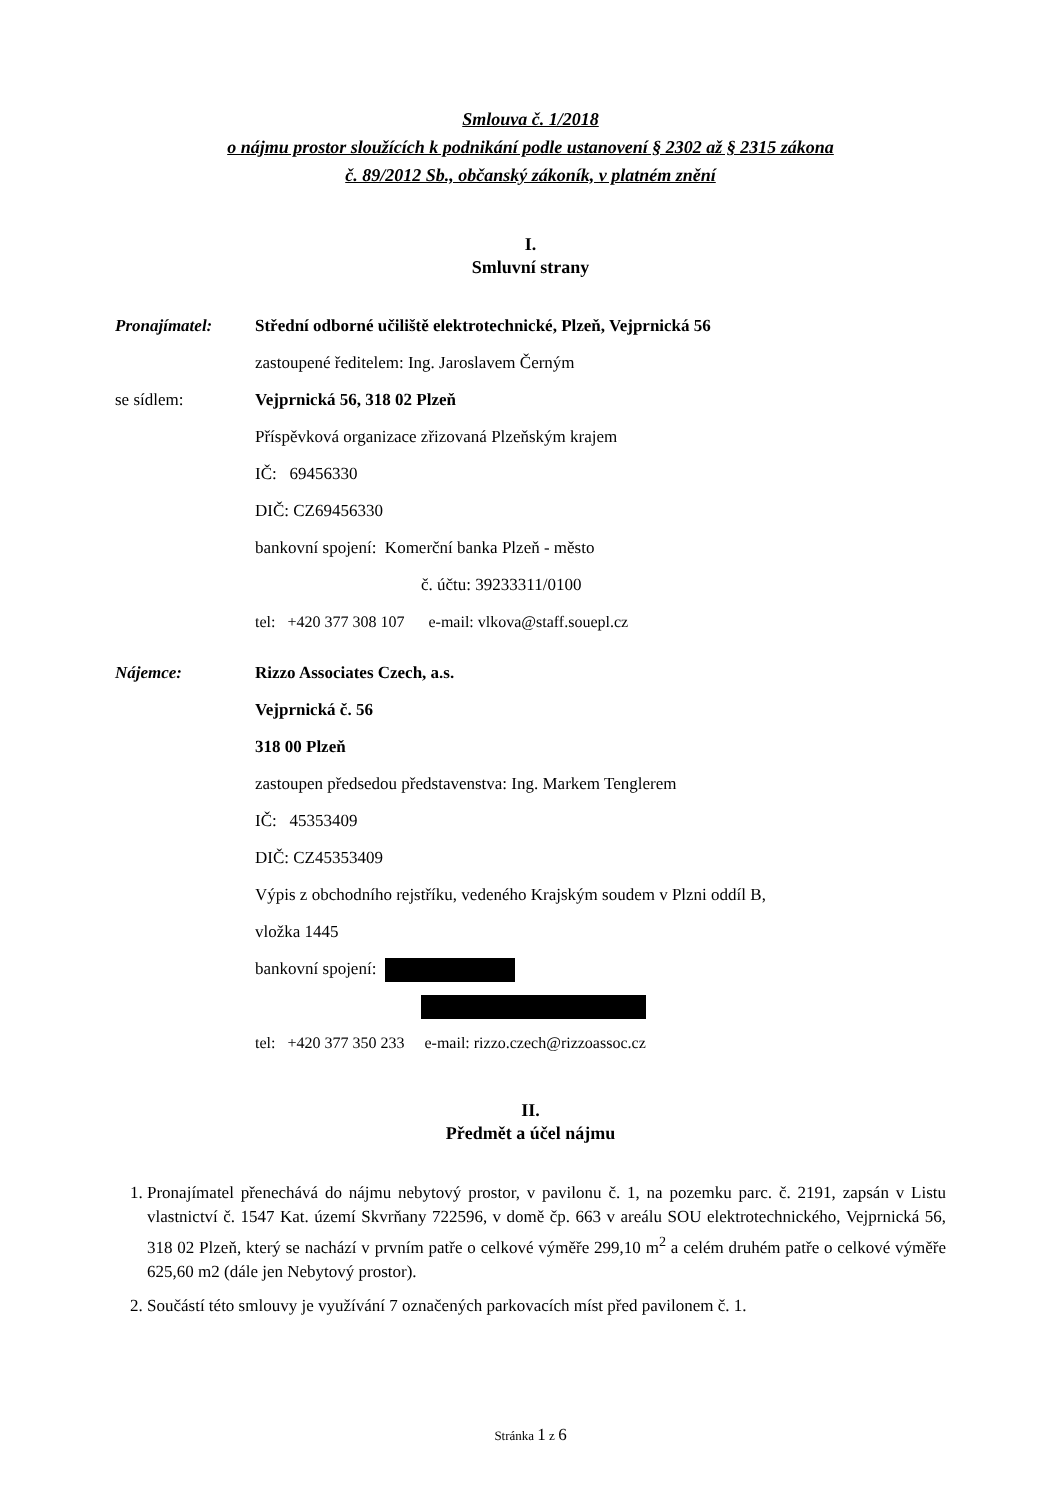Smlouva č. 1/2018
o nájmu prostor sloužících k podnikání podle ustanovení § 2302 až § 2315 zákona
č. 89/2012 Sb., občanský zákoník, v platném znění
I.
Smluvní strany
Pronajímatel: Střední odborné učiliště elektrotechnické, Plzeň, Vejprnická 56
zastoupené ředitelem: Ing. Jaroslavem Černým
se sídlem: Vejprnická 56, 318 02 Plzeň
Příspěvková organizace zřizovaná Plzeňským krajem
IČ: 69456330
DIČ: CZ69456330
bankovní spojení: Komerční banka Plzeň - město
č. účtu: 39233311/0100
tel: +420 377 308 107 e-mail: vlkova@staff.souepl.cz
Nájemce: Rizzo Associates Czech, a.s.
Vejprnická č. 56
318 00 Plzeň
zastoupen předsedou představenstva: Ing. Markem Tenglerem
IČ: 45353409
DIČ: CZ45353409
Výpis z obchodního rejstříku, vedeného Krajským soudem v Plzni oddíl B,
vložka 1445
bankovní spojení:
tel: +420 377 350 233 e-mail: rizzo.czech@rizzoassoc.cz
II.
Předmět a účel nájmu
1. Pronajímatel přenechává do nájmu nebytový prostor, v pavilonu č. 1, na pozemku parc. č. 2191, zapsán v Listu vlastnictví č. 1547 Kat. území Skvrňany 722596, v domě čp. 663 v areálu SOU elektrotechnického, Vejprnická 56, 318 02 Plzeň, který se nachází v prvním patře o celkové výměře 299,10 m<sup>2</sup> a celém druhém patře o celkové výměře 625,60 m2 (dále jen Nebytový prostor).
2. Součástí této smlouvy je využívání 7 označených parkovacích míst před pavilonem č. 1.
Stránka 1 z 6